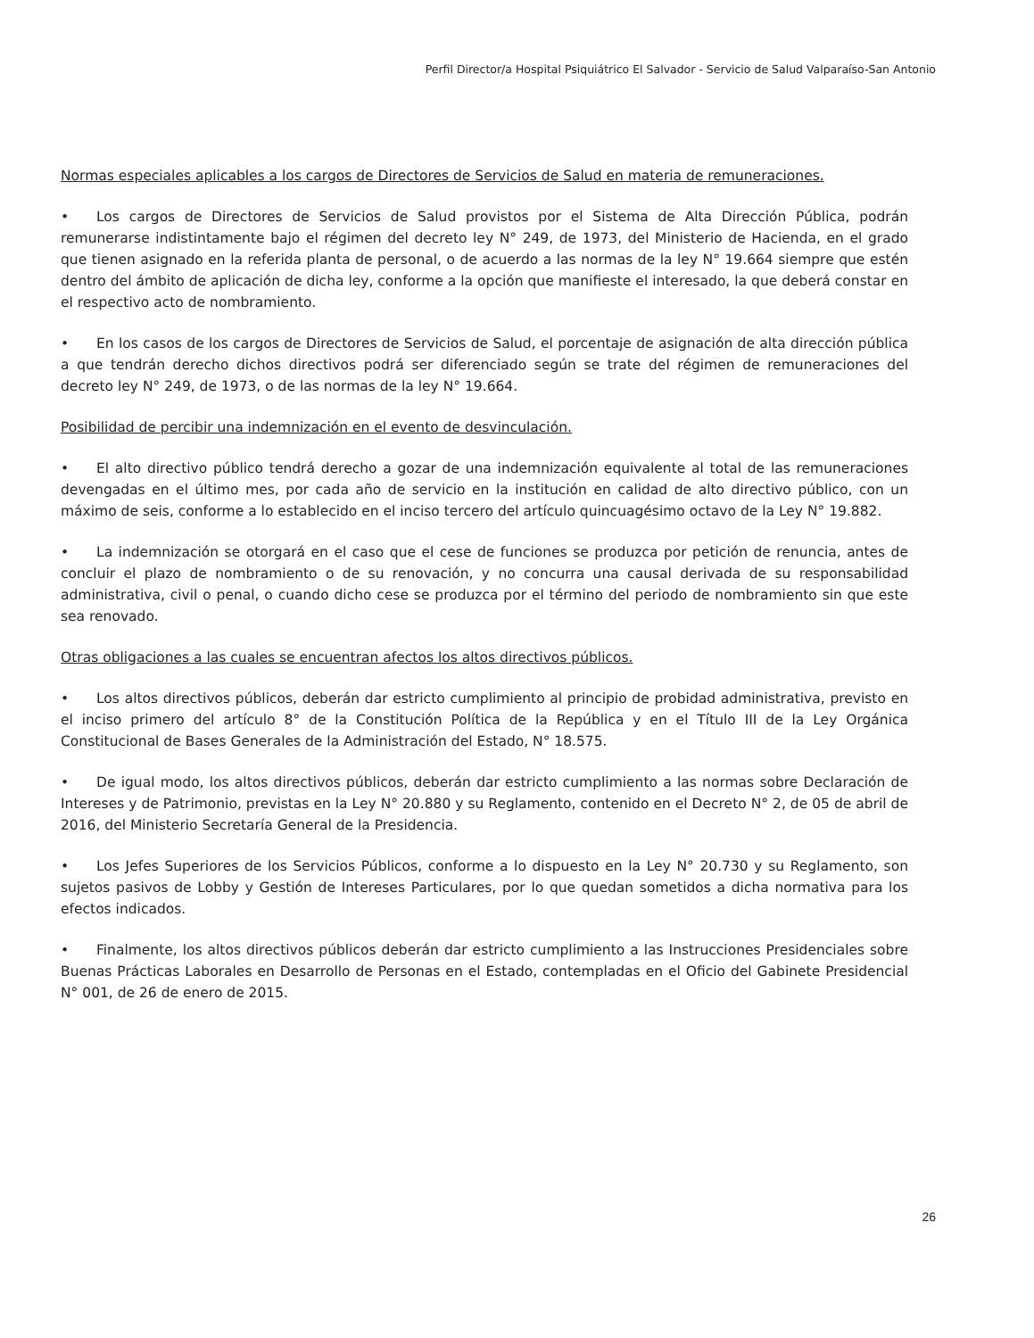Perfil Director/a Hospital Psiquiátrico El Salvador - Servicio de Salud Valparaíso-San Antonio
Normas especiales aplicables a los cargos de Directores de Servicios de Salud en materia de remuneraciones.
• Los cargos de Directores de Servicios de Salud provistos por el Sistema de Alta Dirección Pública, podrán remunerarse indistintamente bajo el régimen del decreto ley N° 249, de 1973, del Ministerio de Hacienda, en el grado que tienen asignado en la referida planta de personal, o de acuerdo a las normas de la ley N° 19.664 siempre que estén dentro del ámbito de aplicación de dicha ley, conforme a la opción que manifieste el interesado, la que deberá constar en el respectivo acto de nombramiento.
• En los casos de los cargos de Directores de Servicios de Salud, el porcentaje de asignación de alta dirección pública a que tendrán derecho dichos directivos podrá ser diferenciado según se trate del régimen de remuneraciones del decreto ley N° 249, de 1973, o de las normas de la ley N° 19.664.
Posibilidad de percibir una indemnización en el evento de desvinculación.
• El alto directivo público tendrá derecho a gozar de una indemnización equivalente al total de las remuneraciones devengadas en el último mes, por cada año de servicio en la institución en calidad de alto directivo público, con un máximo de seis, conforme a lo establecido en el inciso tercero del artículo quincuagésimo octavo de la Ley N° 19.882.
• La indemnización se otorgará en el caso que el cese de funciones se produzca por petición de renuncia, antes de concluir el plazo de nombramiento o de su renovación, y no concurra una causal derivada de su responsabilidad administrativa, civil o penal, o cuando dicho cese se produzca por el término del periodo de nombramiento sin que este sea renovado.
Otras obligaciones a las cuales se encuentran afectos los altos directivos públicos.
• Los altos directivos públicos, deberán dar estricto cumplimiento al principio de probidad administrativa, previsto en el inciso primero del artículo 8° de la Constitución Política de la República y en el Título III de la Ley Orgánica Constitucional de Bases Generales de la Administración del Estado, N° 18.575.
• De igual modo, los altos directivos públicos, deberán dar estricto cumplimiento a las normas sobre Declaración de Intereses y de Patrimonio, previstas en la Ley N° 20.880 y su Reglamento, contenido en el Decreto N° 2, de 05 de abril de 2016, del Ministerio Secretaría General de la Presidencia.
• Los Jefes Superiores de los Servicios Públicos, conforme a lo dispuesto en la Ley N° 20.730 y su Reglamento, son sujetos pasivos de Lobby y Gestión de Intereses Particulares, por lo que quedan sometidos a dicha normativa para los efectos indicados.
• Finalmente, los altos directivos públicos deberán dar estricto cumplimiento a las Instrucciones Presidenciales sobre Buenas Prácticas Laborales en Desarrollo de Personas en el Estado, contempladas en el Oficio del Gabinete Presidencial N° 001, de 26 de enero de 2015.
26